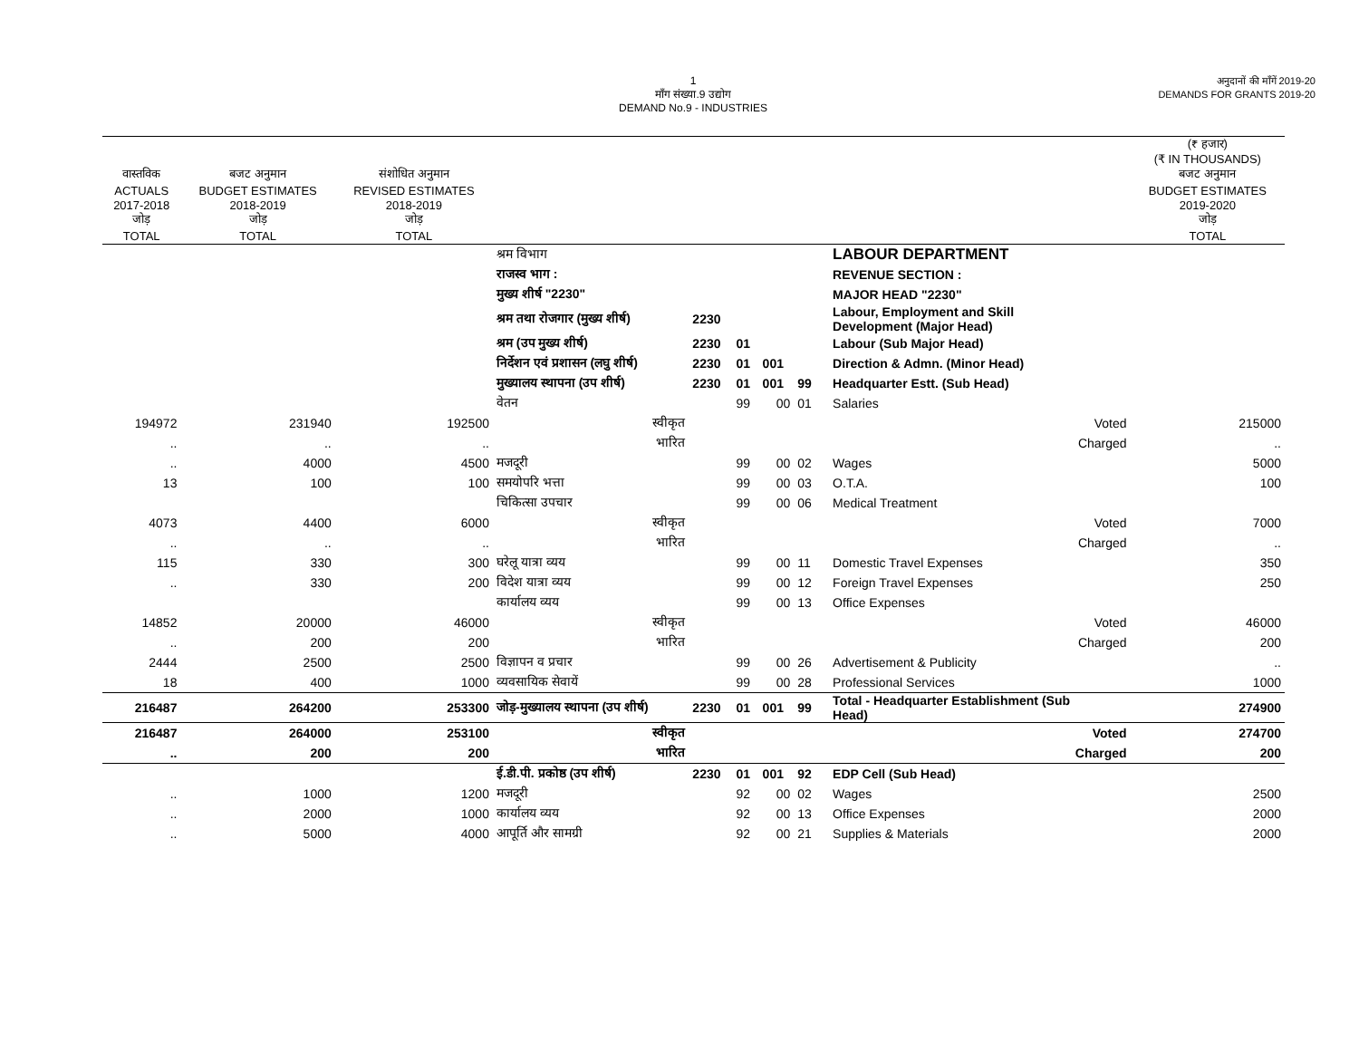1
माँग संख्या.9 उद्योग
DEMAND No.9 - INDUSTRIES
अनुदानों की माँगें 2019-20
DEMANDS FOR GRANTS 2019-20
| | | | | | | | | | | | (₹ हजार) (₹ IN THOUSANDS) |
| --- | --- | --- | --- | --- | --- | --- | --- | --- | --- | --- | --- |
| वास्तविक | बजट अनुमान | संशोधित अनुमान | | | | | | | | | बजट अनुमान |
| ACTUALS | BUDGET ESTIMATES | REVISED ESTIMATES | | | | | | | | | BUDGET ESTIMATES |
| 2017-2018 जोड़ | 2018-2019 जोड़ | 2018-2019 जोड़ | | | | | | | | | 2019-2020 जोड़ |
| TOTAL | TOTAL | TOTAL | | | | | | | | | TOTAL |
| | | | श्रम विभाग | | | | | | | LABOUR DEPARTMENT | |
| | | | राजस्व भाग : | | | | | | | REVENUE SECTION : | |
| | | | मुख्य शीर्ष "2230" | | | | | | | MAJOR HEAD "2230" | |
| | | | श्रम तथा रोजगार (मुख्य शीर्ष) | | 2230 | | | | | Labour, Employment and Skill Development (Major Head) | |
| | | | श्रम (उप मुख्य शीर्ष) | | 2230 | 01 | | | | Labour (Sub Major Head) | |
| | | | निर्देशन एवं प्रशासन (लघु शीर्ष) | | 2230 | 01 | 001 | | | Direction & Admn. (Minor Head) | |
| | | | मुख्यालय स्थापना (उप शीर्ष) | | 2230 | 01 | 001 | 99 | | Headquarter Estt. (Sub Head) | |
| | | | वेतन | | | 99 | 00 | 01 | | Salaries | |
| 194972 | 231940 | 192500 | | स्वीकृत | | | | | | Voted | 215000 |
| .. | .. | .. | | भारित | | | | | | Charged | .. |
| .. | 4000 | 4500 | मजदूरी | | | 99 | 00 | 02 | | Wages | 5000 |
| 13 | 100 | 100 | समयोपरि भत्ता | | | 99 | 00 | 03 | | O.T.A. | 100 |
| | | | चिकित्सा उपचार | | | 99 | 00 | 06 | | Medical Treatment | |
| 4073 | 4400 | 6000 | | स्वीकृत | | | | | | Voted | 7000 |
| .. | .. | .. | | भारित | | | | | | Charged | .. |
| 115 | 330 | 300 | घरेलू यात्रा व्यय | | | 99 | 00 | 11 | | Domestic Travel Expenses | 350 |
| .. | 330 | 200 | विदेश यात्रा व्यय | | | 99 | 00 | 12 | | Foreign Travel Expenses | 250 |
| | | | कार्यालय व्यय | | | 99 | 00 | 13 | | Office Expenses | |
| 14852 | 20000 | 46000 | | स्वीकृत | | | | | | Voted | 46000 |
| .. | 200 | 200 | | भारित | | | | | | Charged | 200 |
| 2444 | 2500 | 2500 | विज्ञापन व प्रचार | | | 99 | 00 | 26 | | Advertisement & Publicity | .. |
| 18 | 400 | 1000 | व्यवसायिक सेवायें | | | 99 | 00 | 28 | | Professional Services | 1000 |
| 216487 | 264200 | 253300 | जोड़-मुख्यालय स्थापना (उप शीर्ष) | | 2230 | 01 | 001 | 99 | | Total - Headquarter Establishment (Sub Head) | 274900 |
| 216487 | 264000 | 253100 | | स्वीकृत | | | | | | Voted | 274700 |
| .. | 200 | 200 | | भारित | | | | | | Charged | 200 |
| | | | ई.डी.पी. प्रकोष्ठ (उप शीर्ष) | | 2230 | 01 | 001 | 92 | | EDP Cell (Sub Head) | |
| .. | 1000 | 1200 | मजदूरी | | | 92 | 00 | 02 | | Wages | 2500 |
| .. | 2000 | 1000 | कार्यालय व्यय | | | 92 | 00 | 13 | | Office Expenses | 2000 |
| .. | 5000 | 4000 | आपूर्ति और सामग्री | | | 92 | 00 | 21 | | Supplies & Materials | 2000 |